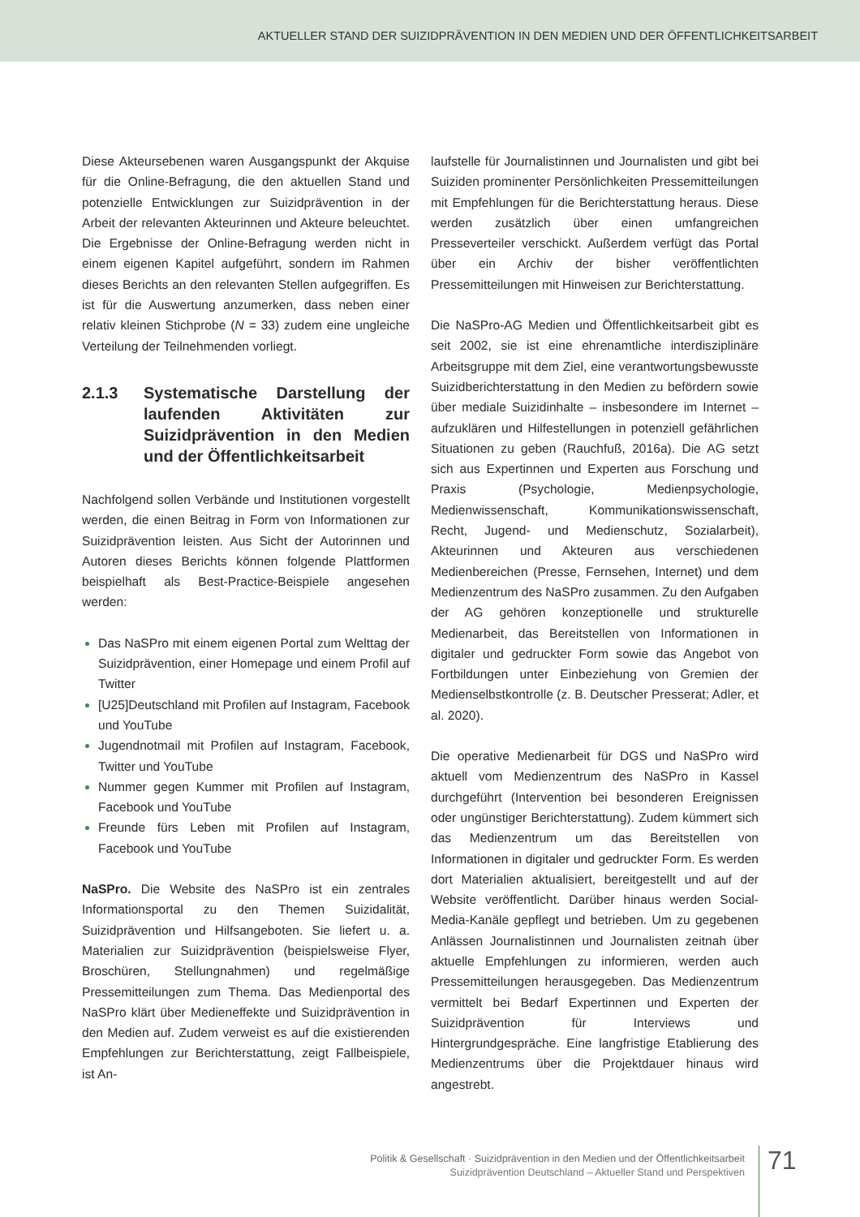AKTUELLER STAND DER SUIZIDPRÄVENTION IN DEN MEDIEN UND DER ÖFFENTLICHKEITSARBEIT
Diese Akteursebenen waren Ausgangspunkt der Akquise für die Online-Befragung, die den aktuellen Stand und potenzielle Entwicklungen zur Suizidprävention in der Arbeit der relevanten Akteurinnen und Akteure beleuchtet. Die Ergebnisse der Online-Befragung werden nicht in einem eigenen Kapitel aufgeführt, sondern im Rahmen dieses Berichts an den relevanten Stellen aufgegriffen. Es ist für die Auswertung anzumerken, dass neben einer relativ kleinen Stichprobe (N = 33) zudem eine ungleiche Verteilung der Teilnehmenden vorliegt.
2.1.3 Systematische Darstellung der laufenden Aktivitäten zur Suizidprävention in den Medien und der Öffentlichkeitsarbeit
Nachfolgend sollen Verbände und Institutionen vorgestellt werden, die einen Beitrag in Form von Informationen zur Suizidprävention leisten. Aus Sicht der Autorinnen und Autoren dieses Berichts können folgende Plattformen beispielhaft als Best-Practice-Beispiele angesehen werden:
Das NaSPro mit einem eigenen Portal zum Welttag der Suizidprävention, einer Homepage und einem Profil auf Twitter
[U25]Deutschland mit Profilen auf Instagram, Facebook und YouTube
Jugendnotmail mit Profilen auf Instagram, Facebook, Twitter und YouTube
Nummer gegen Kummer mit Profilen auf Instagram, Facebook und YouTube
Freunde fürs Leben mit Profilen auf Instagram, Facebook und YouTube
NaSPro. Die Website des NaSPro ist ein zentrales Informationsportal zu den Themen Suizidalität, Suizidprävention und Hilfsangeboten. Sie liefert u. a. Materialien zur Suizidprävention (beispielsweise Flyer, Broschüren, Stellungnahmen) und regelmäßige Pressemitteilungen zum Thema. Das Medienportal des NaSPro klärt über Medieneffekte und Suizidprävention in den Medien auf. Zudem verweist es auf die existierenden Empfehlungen zur Berichterstattung, zeigt Fallbeispiele, ist An-
laufstelle für Journalistinnen und Journalisten und gibt bei Suiziden prominenter Persönlichkeiten Pressemitteilungen mit Empfehlungen für die Berichterstattung heraus. Diese werden zusätzlich über einen umfangreichen Presseverteiler verschickt. Außerdem verfügt das Portal über ein Archiv der bisher veröffentlichten Pressemitteilungen mit Hinweisen zur Berichterstattung.
Die NaSPro-AG Medien und Öffentlichkeitsarbeit gibt es seit 2002, sie ist eine ehrenamtliche interdisziplinäre Arbeitsgruppe mit dem Ziel, eine verantwortungsbewusste Suizidberichterstattung in den Medien zu befördern sowie über mediale Suizidinhalte – insbesondere im Internet – aufzuklären und Hilfestellungen in potenziell gefährlichen Situationen zu geben (Rauchfuß, 2016a). Die AG setzt sich aus Expertinnen und Experten aus Forschung und Praxis (Psychologie, Medienpsychologie, Medienwissenschaft, Kommunikationswissenschaft, Recht, Jugend- und Medienschutz, Sozialarbeit), Akteurinnen und Akteuren aus verschiedenen Medienbereichen (Presse, Fernsehen, Internet) und dem Medienzentrum des NaSPro zusammen. Zu den Aufgaben der AG gehören konzeptionelle und strukturelle Medienarbeit, das Bereitstellen von Informationen in digitaler und gedruckter Form sowie das Angebot von Fortbildungen unter Einbeziehung von Gremien der Medienselbstkontrolle (z. B. Deutscher Presserat; Adler, et al. 2020).
Die operative Medienarbeit für DGS und NaSPro wird aktuell vom Medienzentrum des NaSPro in Kassel durchgeführt (Intervention bei besonderen Ereignissen oder ungünstiger Berichterstattung). Zudem kümmert sich das Medienzentrum um das Bereitstellen von Informationen in digitaler und gedruckter Form. Es werden dort Materialien aktualisiert, bereitgestellt und auf der Website veröffentlicht. Darüber hinaus werden Social-Media-Kanäle gepflegt und betrieben. Um zu gegebenen Anlässen Journalistinnen und Journalisten zeitnah über aktuelle Empfehlungen zu informieren, werden auch Pressemitteilungen herausgegeben. Das Medienzentrum vermittelt bei Bedarf Expertinnen und Experten der Suizidprävention für Interviews und Hintergrundgespräche. Eine langfristige Etablierung des Medienzentrums über die Projektdauer hinaus wird angestrebt.
Politik & Gesellschaft · Suizidprävention in den Medien und der Öffentlichkeitsarbeit
Suizidprävention Deutschland – Aktueller Stand und Perspektiven
71